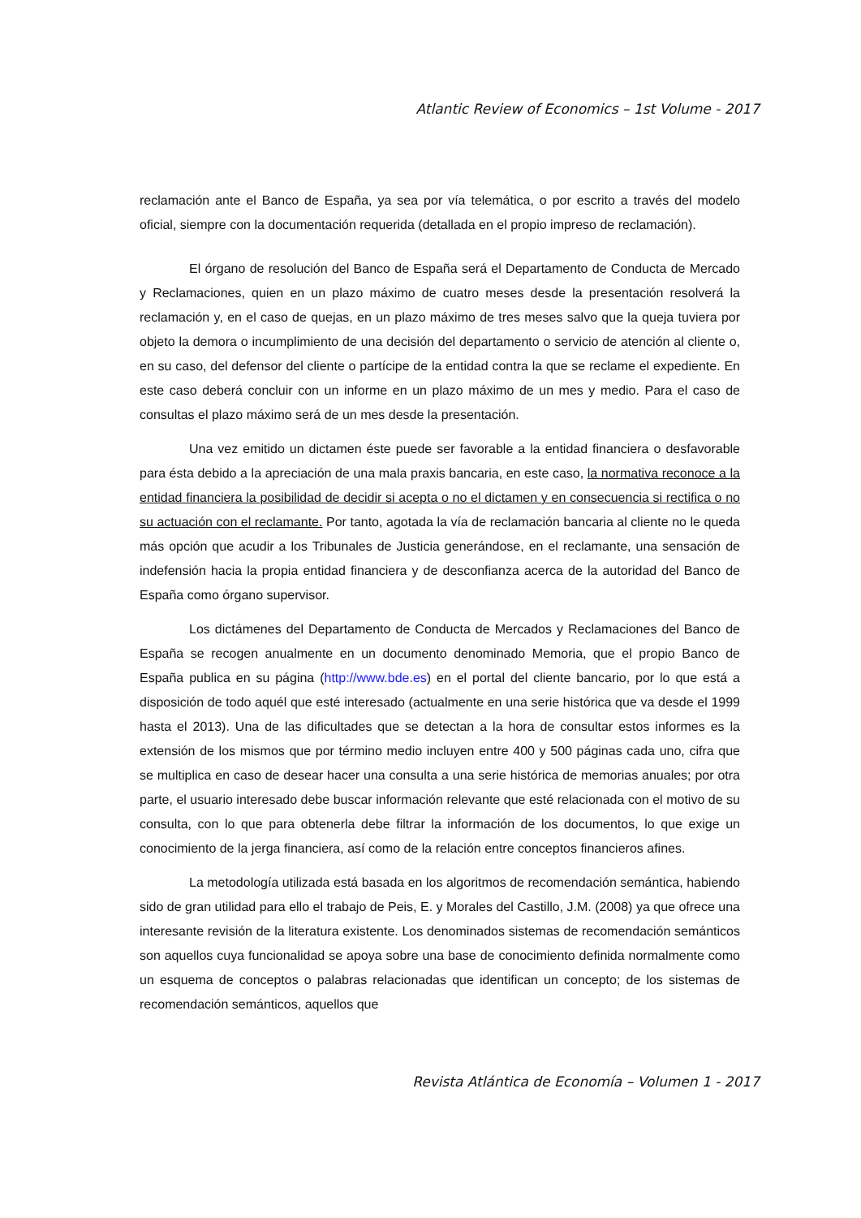Atlantic Review of Economics – 1st Volume - 2017
reclamación ante el Banco de España, ya sea por vía telemática, o por escrito a través del modelo oficial, siempre con la documentación requerida (detallada en el propio impreso de reclamación).
El órgano de resolución del Banco de España será el Departamento de Conducta de Mercado y Reclamaciones, quien en un plazo máximo de cuatro meses desde la presentación resolverá la reclamación y, en el caso de quejas, en un plazo máximo de tres meses salvo que la queja tuviera por objeto la demora o incumplimiento de una decisión del departamento o servicio de atención al cliente o, en su caso, del defensor del cliente o partícipe de la entidad contra la que se reclame el expediente. En este caso deberá concluir con un informe en un plazo máximo de un mes y medio. Para el caso de consultas el plazo máximo será de un mes desde la presentación.
Una vez emitido un dictamen éste puede ser favorable a la entidad financiera o desfavorable para ésta debido a la apreciación de una mala praxis bancaria, en este caso, la normativa reconoce a la entidad financiera la posibilidad de decidir si acepta o no el dictamen y en consecuencia si rectifica o no su actuación con el reclamante. Por tanto, agotada la vía de reclamación bancaria al cliente no le queda más opción que acudir a los Tribunales de Justicia generándose, en el reclamante, una sensación de indefensión hacia la propia entidad financiera y de desconfianza acerca de la autoridad del Banco de España como órgano supervisor.
Los dictámenes del Departamento de Conducta de Mercados y Reclamaciones del Banco de España se recogen anualmente en un documento denominado Memoria, que el propio Banco de España publica en su página (http://www.bde.es) en el portal del cliente bancario, por lo que está a disposición de todo aquél que esté interesado (actualmente en una serie histórica que va desde el 1999 hasta el 2013). Una de las dificultades que se detectan a la hora de consultar estos informes es la extensión de los mismos que por término medio incluyen entre 400 y 500 páginas cada uno, cifra que se multiplica en caso de desear hacer una consulta a una serie histórica de memorias anuales; por otra parte, el usuario interesado debe buscar información relevante que esté relacionada con el motivo de su consulta, con lo que para obtenerla debe filtrar la información de los documentos, lo que exige un conocimiento de la jerga financiera, así como de la relación entre conceptos financieros afines.
La metodología utilizada está basada en los algoritmos de recomendación semántica, habiendo sido de gran utilidad para ello el trabajo de Peis, E. y Morales del Castillo, J.M. (2008) ya que ofrece una interesante revisión de la literatura existente. Los denominados sistemas de recomendación semánticos son aquellos cuya funcionalidad se apoya sobre una base de conocimiento definida normalmente como un esquema de conceptos o palabras relacionadas que identifican un concepto; de los sistemas de recomendación semánticos, aquellos que
Revista Atlántica de Economía – Volumen 1 - 2017